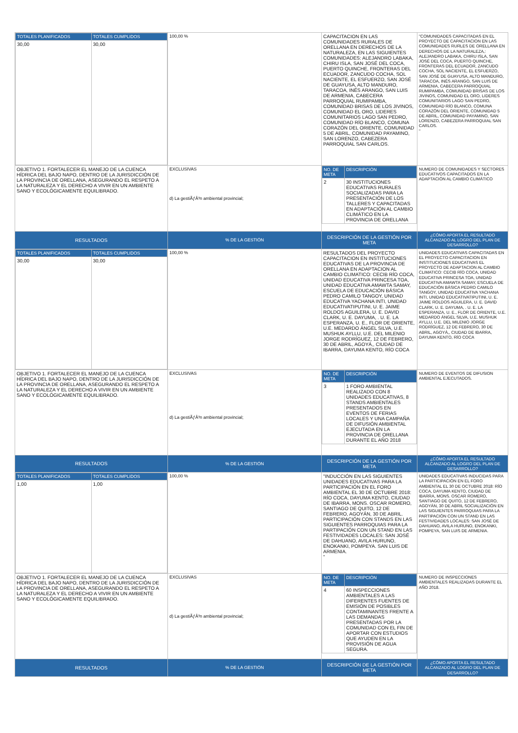| / TOTALES PLANIFICADOS / TOTALES CUMPLIDOS / / 30,00 / 30,00 / | 100,00 % | CAPACITACION EN LAS COMUNIDADES RURALES DE ORELLANA EN DERECHOS DE LA NATURALEZA, EN LAS SIGUIENTES COMUNIDADES: ALEJANDRO LABAKA, CHIRU ISLA, SAN JOSÉ DEL COCA, PUERTO QUINCHE, FRONTERAS DEL ECUADOR, ZANCUDO COCHA, SOL NACIENTE, EL ESFUERZO, SAN JOSÉ DE GUAYUSA, ALTO MANDURO, TARACOA, INÉS ARANGO, SAN LUIS DE ARMENIA, CABECERA PARROQUIAL RUMIPAMBA, COMUNIDAD BRISAS DE LOS JIVINOS, COMUNIDAD EL ORO, LIDERES COMUNITARIOS LAGO SAN PEDRO, COMUNIDAD RÍO BLANCO, COMUNA CORAZÓN DEL ORIENTE, COMUNIDAD 5 DE ABRIL, COMUNIDAD PAYAMINO, SAN LORENZO, CABEZERA PARROQUIAL SAN CARLOS. | "COMUNIDADES CAPACITADAS EN EL PROYECTO DE CAPACITACION EN LAS COMUNIDADES RURLES DE ORELLANA EN DERECHOS DE LA NATURALEZA,: ALEJANDRO LABAKA, CHIRU ISLA, SAN JOSÉ DEL COCA, PUERTO QUINCHE, FRONTERAS DEL ECUADOR, ZANCUDO COCHA, SOL NACIENTE, EL ESFUERZO, SAN JOSÉ DE GUAYUSA, ALTO MANDURO, TARACOA, INÉS ARANGO, SAN LUIS DE ARMENIA, CABECERA PARROQUIAL RUMIPAMBA, COMUNIDAD BRISAS DE LOS JIVINOS, COMUNIDAD EL ORO, LIDERES COMUNITARIOS LAGO SAN PEDRO, COMUNIDAD RÍO BLANCO, COMUNA CORAZÓN DEL ORIENTE, COMUNIDAD 5 DE ABRIL, COMUNIDAD PAYAMINO, SAN LORENZO, CABEZERA PARROQUIAL SAN CARLOS. " |
| OBJETIVO 1. FORTALECER EL MANEJO DE LA CUENCA HÍDRICA DEL BAJO NAPO, DENTRO DE LA JURISDICCIÓN DE LA PROVINCIA DE ORELLANA, ASEGURANDO EL RESPETO A LA NATURALEZA Y EL DERECHO A VIVIR EN UN AMBIENTE SANO Y ECOLÓGICAMENTE EQUILIBRADO. | EXCLUSIVAS d) La gestiÃƒÂ³n ambiental provincial; | / NO. DE META / DESCRIPCIÓN / / 2 / 30 INSTITUCIONES EDUCATIVAS RURALES SOCIALIZADAS PARA LA PRESENTACIÓN DE LOS TALLERES Y CAPACITADAS EN ADAPTACIÓN AL CAMBIO CLIMÁTICO EN LA PROVINCIA DE ORELLANA / | NUMERO DE COMUNIDADES Y SECTORES EDUCATIVOS CAPACITADOS EN LA ADAPTACIÓN AL CAMBIO CLIMÁTICO |
| RESULTADOS | % DE LA GESTIÓN | DESCRIPCIÓN DE LA GESTIÓN POR META | ¿CÓMO APORTA EL RESULTADO ALCANZADO AL LOGRO DEL PLAN DE DESARROLLO? |
| / TOTALES PLANIFICADOS / TOTALES CUMPLIDOS / / 30,00 / 30,00 / | 100,00 % | RESULTADOS DEL PROYECTO CAPACITACION EN INSTITUCIONES EDUCATIVAS DE LA PROVINCIA DE ORELLANA EN ADAPTACION AL CAMBIO CLIMATICO: CECIB RÍO COCA, UNIDAD EDUCATIVA PRINCESA TOA, UNIDAD EDUCATIVA AMAWTA SAMAY, ESCUELA DE EDUCACIÓN BÁSICA PEDRO CAMILO TANGOY, UNIDAD EDUCATIVA YACHANA INTI, UNIDAD EDUCATIVATIPUTINI, U. E. JAIME ROLDOS AGUILERA, U. E. DAVID CLARK, U. E. DAYUMA, . U. E. LA ESPERANZA, U. E., FLOR DE ORIENTE, U.E. MEDARDO ÁNGEL SILVA, U.E. MUSHUK AYLLU, U.E. DEL MILENIO JORGE RODRÍGUEZ, 12 DE FEBRERO, 30 DE ABRIL, AGOYÁ,, CIUDAD DE IBARRA, DAYUMA KENTO, RÍO COCA | UNIDADES EDUCATIVAS CAPACITADAS EN EL PROYECTO CAPACITACION EN INSTITUCIONES EDUCATIVAS EL PROYECTO DE ADAPTACION AL CAMBIO CLIMATICO: CECIB RÍO COCA, UNIDAD EDUCATIVA PRINCESA TOA, UNIDAD EDUCATIVA AMAWTA SAMAY, ESCUELA DE EDUCACIÓN BÁSICA PEDRO CAMILO TANGOY, UNIDAD EDUCATIVA YACHANA INTI, UNIDAD EDUCATIVATIPUTINI, U. E. JAIME ROLDOS AGUILERA, U. E. DAVID CLARK, U. E. DAYUMA, . U. E. LA ESPERANZA, U. E., FLOR DE ORIENTE, U.E. MEDARDO ÁNGEL SILVA, U.E. MUSHUK AYLLU, U.E. DEL MILENIO JORGE RODRÍGUEZ, 12 DE FEBRERO, 30 DE ABRIL, AGOYÁ,, CIUDAD DE IBARRA, DAYUMA KENTO, RÍO COCA |
| OBJETIVO 1. FORTALECER EL MANEJO DE LA CUENCA HÍDRICA DEL BAJO NAPO, DENTRO DE LA JURISDICCIÓN DE LA PROVINCIA DE ORELLANA, ASEGURANDO EL RESPETO A LA NATURALEZA Y EL DERECHO A VIVIR EN UN AMBIENTE SANO Y ECOLÓGICAMENTE EQUILIBRADO. | EXCLUSIVAS d) La gestiÃƒÂ³n ambiental provincial; | / NO. DE META / DESCRIPCIÓN / / 3 / 1 FORO AMBIENTAL REALIZADO CON 8 UNIDADES EDUCATIVAS, 8 STANDS AMBIENTALES PRESENTADOS EN EVENTOS DE FERIAS LOCALES Y UNA CAMPAÑA DE DIFUSIÓN AMBIENTAL EJECUTADA EN LA PROVINCIA DE ORELLANA DURANTE EL AÑO 2018 / | NUMERO DE EVENTOS DE DIFUSION AMBIENTAL EJECUTADOS. |
| RESULTADOS | % DE LA GESTIÓN | DESCRIPCIÓN DE LA GESTIÓN POR META | ¿CÓMO APORTA EL RESULTADO ALCANZADO AL LOGRO DEL PLAN DE DESARROLLO? |
| / TOTALES PLANIFICADOS / TOTALES CUMPLIDOS / / 1,00 / 1,00 / | 100,00 % | "INDUCCIÓN EN LAS SIGUIENTES UNIDADES EDUCATIVAS PARA LA PARTICIPACIÓN EN EL FORO AMBIENTAL EL 30 DE OCTUBRE 2018: RÍO COCA, DAYUMA KENTO, CIUDAD DE IBARRA, MONS. OSCAR ROMERO, SANTIAGO DE QUITO, 12 DE FEBRERO, AGOYÁN, 30 DE ABRIL. PARTICIPACIÓN CON STANDS EN LAS SIGUIENTES PARROQUIAS PARA LA PARTIPACIÓN CON UN STAND EN LAS FESTIVIDADES LOCALES: SAN JOSÉ DE DAHUANO, AVILA HURUNO, ENOKANKI, POMPEYA. SAN LUIS DE ARMENIA. " | UNIDADES EDUCATIVAS INDUCIDAS PARA LA PARTICIPACIÓN EN EL FORO AMBIENTAL EL 30 DE OCTUBRE 2018: RÍO COCA, DAYUMA KENTO, CIUDAD DE IBARRA, MONS. OSCAR ROMERO, SANTIAGO DE QUITO, 12 DE FEBRERO, AGOYÁN, 30 DE ABRIL SOCIALIZACIÓN EN LAS SIGUIENTES PARROQUIAS PARA LA PARTIPACIÓN CON UN STAND EN LAS FESTIVIDADES LOCALES: SAN JOSÉ DE DAHUANO, AVILA HURUNO, ENOKANKI, POMPEYA, SAN LUIS DE ARMENIA. |
| OBJETIVO 1. FORTALECER EL MANEJO DE LA CUENCA HÍDRICA DEL BAJO NAPO, DENTRO DE LA JURISDICCIÓN DE LA PROVINCIA DE ORELLANA, ASEGURANDO EL RESPETO A LA NATURALEZA Y EL DERECHO A VIVIR EN UN AMBIENTE SANO Y ECOLÓGICAMENTE EQUILIBRADO. | EXCLUSIVAS d) La gestiÃƒÂ³n ambiental provincial; | / NO. DE META / DESCRIPCIÓN / / 4 / 60 INSPECCIONES AMBIENTALES A LAS DIFERENTES FUENTES DE EMISIÓN DE POSIBLES CONTAMINANTES FRENTE A LAS DEMANDAS PRESENTADAS POR LA COMUNIDAD CON EL FIN DE APORTAR CON ESTUDIOS QUE AYUDEN EN LA PROVISIÓN DE AGUA SEGURA. / | NUMERO DE INSPECCIONES AMBIENTALES REALIZADAS DURANTE EL AÑO 2018. |
| RESULTADOS | % DE LA GESTIÓN | DESCRIPCIÓN DE LA GESTIÓN POR META | ¿CÓMO APORTA EL RESULTADO ALCANZADO AL LOGRO DEL PLAN DE DESARROLLO? |